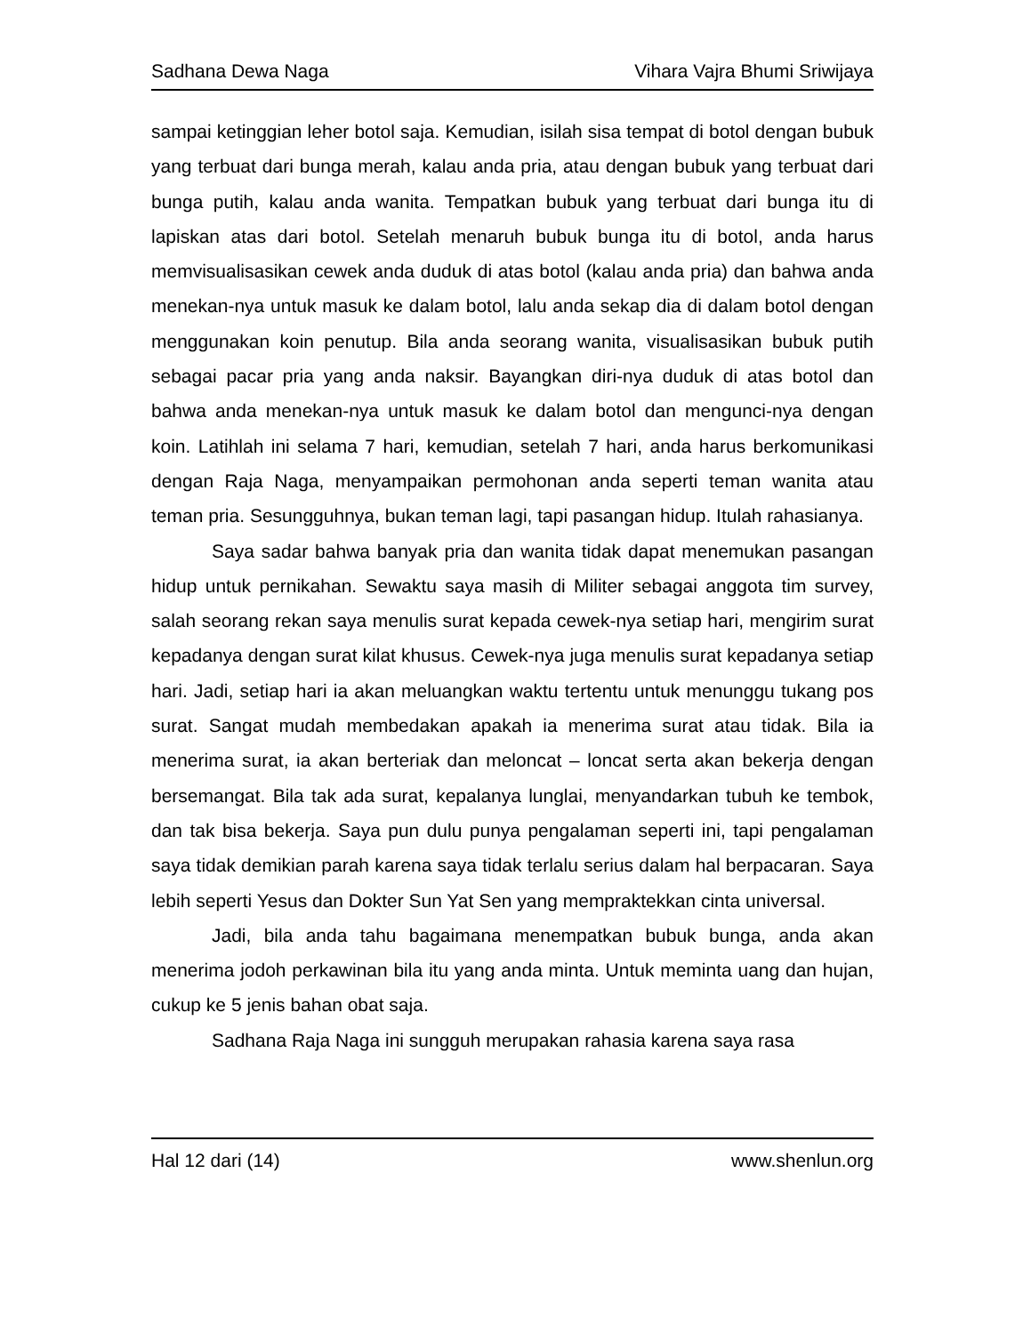Sadhana Dewa Naga Vihara Vajra Bhumi Sriwijaya
sampai ketinggian leher botol saja. Kemudian, isilah sisa tempat di botol dengan bubuk yang terbuat dari bunga merah, kalau anda pria, atau dengan bubuk yang terbuat dari bunga putih, kalau anda wanita. Tempatkan bubuk yang terbuat dari bunga itu di lapiskan atas dari botol. Setelah menaruh bubuk bunga itu di botol, anda harus memvisualisasikan cewek anda duduk di atas botol (kalau anda pria) dan bahwa anda menekan-nya untuk masuk ke dalam botol, lalu anda sekap dia di dalam botol dengan menggunakan koin penutup. Bila anda seorang wanita, visualisasikan bubuk putih sebagai pacar pria yang anda naksir. Bayangkan diri-nya duduk di atas botol dan bahwa anda menekan-nya untuk masuk ke dalam botol dan mengunci-nya dengan koin. Latihlah ini selama 7 hari, kemudian, setelah 7 hari, anda harus berkomunikasi dengan Raja Naga, menyampaikan permohonan anda seperti teman wanita atau teman pria. Sesungguhnya, bukan teman lagi, tapi pasangan hidup. Itulah rahasianya.
Saya sadar bahwa banyak pria dan wanita tidak dapat menemukan pasangan hidup untuk pernikahan. Sewaktu saya masih di Militer sebagai anggota tim survey, salah seorang rekan saya menulis surat kepada cewek-nya setiap hari, mengirim surat kepadanya dengan surat kilat khusus. Cewek-nya juga menulis surat kepadanya setiap hari. Jadi, setiap hari ia akan meluangkan waktu tertentu untuk menunggu tukang pos surat. Sangat mudah membedakan apakah ia menerima surat atau tidak. Bila ia menerima surat, ia akan berteriak dan meloncat – loncat serta akan bekerja dengan bersemangat. Bila tak ada surat, kepalanya lunglai, menyandarkan tubuh ke tembok, dan tak bisa bekerja. Saya pun dulu punya pengalaman seperti ini, tapi pengalaman saya tidak demikian parah karena saya tidak terlalu serius dalam hal berpacaran. Saya lebih seperti Yesus dan Dokter Sun Yat Sen yang mempraktekkan cinta universal.
Jadi, bila anda tahu bagaimana menempatkan bubuk bunga, anda akan menerima jodoh perkawinan bila itu yang anda minta. Untuk meminta uang dan hujan, cukup ke 5 jenis bahan obat saja.
Sadhana Raja Naga ini sungguh merupakan rahasia karena saya rasa
Hal 12 dari (14) www.shenlun.org